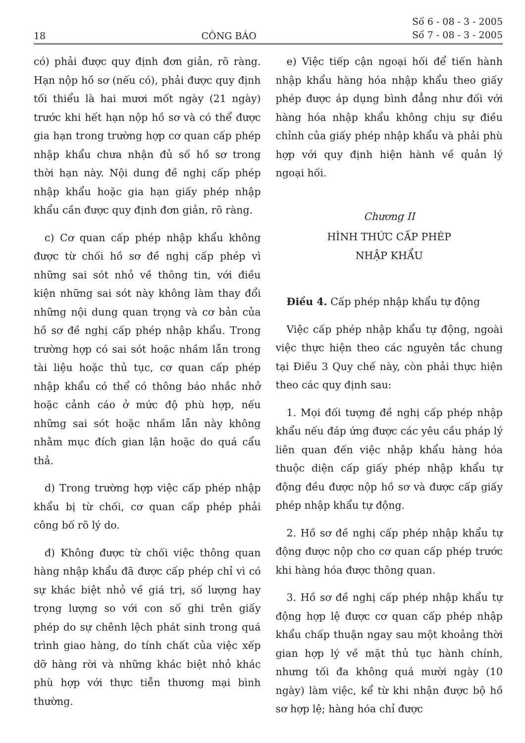18 CÔNG BÁO Số 6 - 08 - 3 - 2005
Số 7 - 08 - 3 - 2005
có) phải được quy định đơn giản, rõ ràng. Hạn nộp hồ sơ (nếu có), phải được quy định tối thiểu là hai mươi mốt ngày (21 ngày) trước khi hết hạn nộp hồ sơ và có thể được gia hạn trong trường hợp cơ quan cấp phép nhập khẩu chưa nhận đủ số hồ sơ trong thời hạn này. Nội dung đề nghị cấp phép nhập khẩu hoặc gia hạn giấy phép nhập khẩu cần được quy định đơn giản, rõ ràng.
c) Cơ quan cấp phép nhập khẩu không được từ chối hồ sơ đề nghị cấp phép vì những sai sót nhỏ về thông tin, với điều kiện những sai sót này không làm thay đổi những nội dung quan trọng và cơ bản của hồ sơ đề nghị cấp phép nhập khẩu. Trong trường hợp có sai sót hoặc nhầm lẫn trong tài liệu hoặc thủ tục, cơ quan cấp phép nhập khẩu có thể có thông báo nhắc nhở hoặc cảnh cáo ở mức độ phù hợp, nếu những sai sót hoặc nhầm lẫn này không nhằm mục đích gian lận hoặc do quá cẩu thả.
d) Trong trường hợp việc cấp phép nhập khẩu bị từ chối, cơ quan cấp phép phải công bố rõ lý do.
đ) Không được từ chối việc thông quan hàng nhập khẩu đã được cấp phép chỉ vì có sự khác biệt nhỏ về giá trị, số lượng hay trọng lượng so với con số ghi trên giấy phép do sự chênh lệch phát sinh trong quá trình giao hàng, do tính chất của việc xếp dỡ hàng rời và những khác biệt nhỏ khác phù hợp với thực tiễn thương mại bình thường.
e) Việc tiếp cận ngoại hối để tiến hành nhập khẩu hàng hóa nhập khẩu theo giấy phép được áp dụng bình đẳng như đối với hàng hóa nhập khẩu không chịu sự điều chỉnh của giấy phép nhập khẩu và phải phù hợp với quy định hiện hành về quản lý ngoại hối.
Chương II
HÌNH THỨC CẤP PHÉP
NHẬP KHẨU
Điều 4. Cấp phép nhập khẩu tự động
Việc cấp phép nhập khẩu tự động, ngoài việc thực hiện theo các nguyên tắc chung tại Điều 3 Quy chế này, còn phải thực hiện theo các quy định sau:
1. Mọi đối tượng đề nghị cấp phép nhập khẩu nếu đáp ứng được các yêu cầu pháp lý liên quan đến việc nhập khẩu hàng hóa thuộc diện cấp giấy phép nhập khẩu tự động đều được nộp hồ sơ và được cấp giấy phép nhập khẩu tự động.
2. Hồ sơ đề nghị cấp phép nhập khẩu tự động được nộp cho cơ quan cấp phép trước khi hàng hóa được thông quan.
3. Hồ sơ đề nghị cấp phép nhập khẩu tự động hợp lệ được cơ quan cấp phép nhập khẩu chấp thuận ngay sau một khoảng thời gian hợp lý về mặt thủ tục hành chính, nhưng tối đa không quá mười ngày (10 ngày) làm việc, kể từ khi nhận được bộ hồ sơ hợp lệ; hàng hóa chỉ được